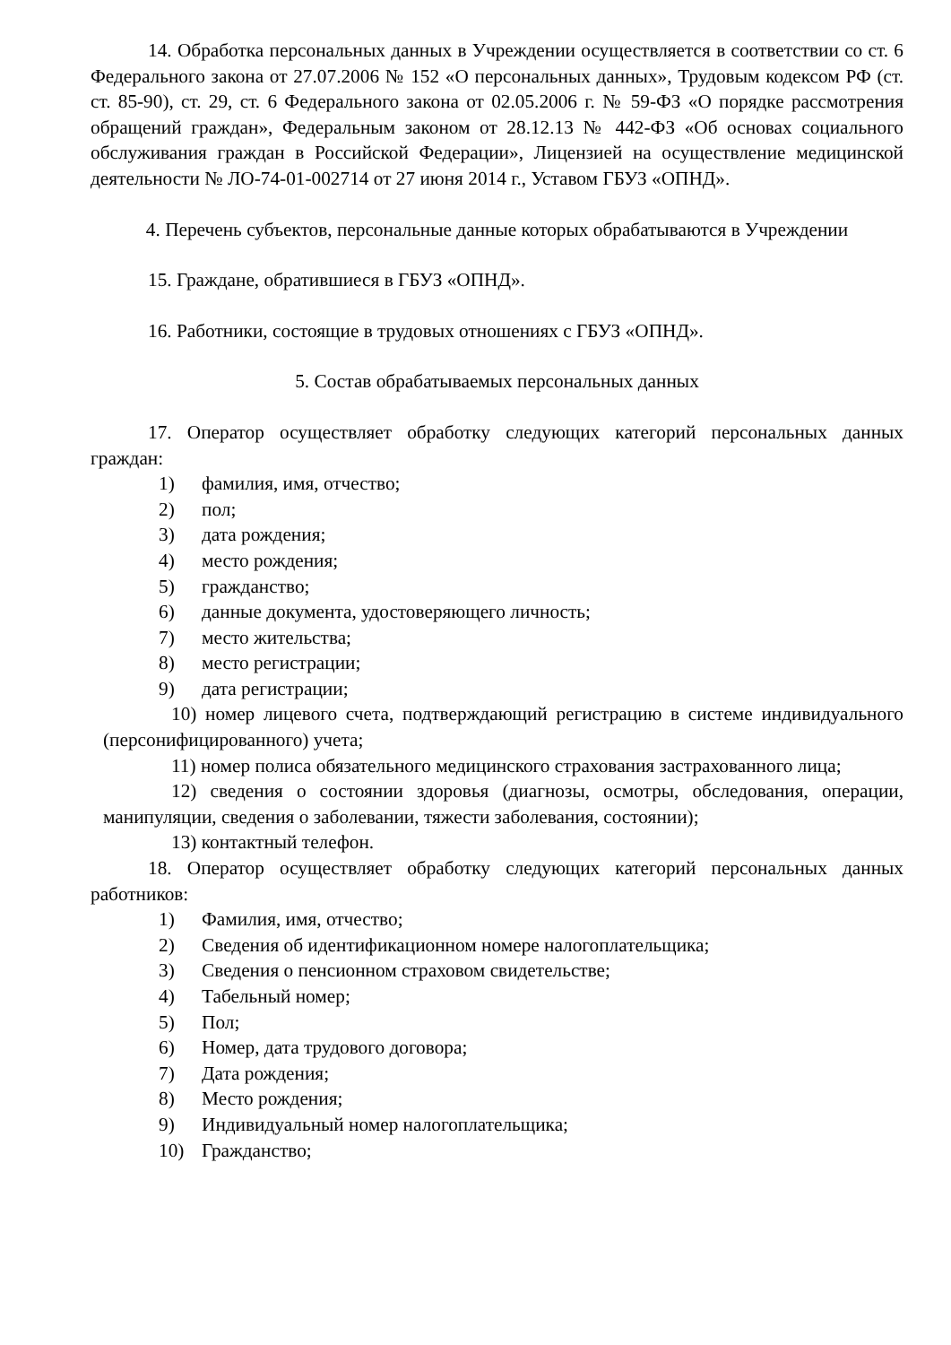14. Обработка персональных данных в Учреждении осуществляется в соответствии со ст. 6 Федерального закона от 27.07.2006 № 152 «О персональных данных», Трудовым кодексом РФ (ст. ст. 85-90), ст. 29, ст. 6 Федерального закона от 02.05.2006 г. № 59-ФЗ «О порядке рассмотрения обращений граждан», Федеральным законом от 28.12.13 № 442-ФЗ «Об основах социального обслуживания граждан в Российской Федерации», Лицензией на осуществление медицинской деятельности № ЛО-74-01-002714 от 27 июня 2014 г., Уставом ГБУЗ «ОПНД».
4. Перечень субъектов, персональные данные которых обрабатываются в Учреждении
15. Граждане, обратившиеся в ГБУЗ «ОПНД».
16. Работники, состоящие в трудовых отношениях с ГБУЗ «ОПНД».
5. Состав обрабатываемых персональных данных
17. Оператор осуществляет обработку следующих категорий персональных данных граждан:
1) фамилия, имя, отчество;
2) пол;
3) дата рождения;
4) место рождения;
5) гражданство;
6) данные документа, удостоверяющего личность;
7) место жительства;
8) место регистрации;
9) дата регистрации;
10) номер лицевого счета, подтверждающий регистрацию в системе индивидуального (персонифицированного) учета;
11) номер полиса обязательного медицинского страхования застрахованного лица;
12) сведения о состоянии здоровья (диагнозы, осмотры, обследования, операции, манипуляции, сведения о заболевании, тяжести заболевания, состоянии);
13) контактный телефон.
18. Оператор осуществляет обработку следующих категорий персональных данных работников:
1) Фамилия, имя, отчество;
2) Сведения об идентификационном номере налогоплательщика;
3) Сведения о пенсионном страховом свидетельстве;
4) Табельный номер;
5) Пол;
6) Номер, дата трудового договора;
7) Дата рождения;
8) Место рождения;
9) Индивидуальный номер налогоплательщика;
10) Гражданство;